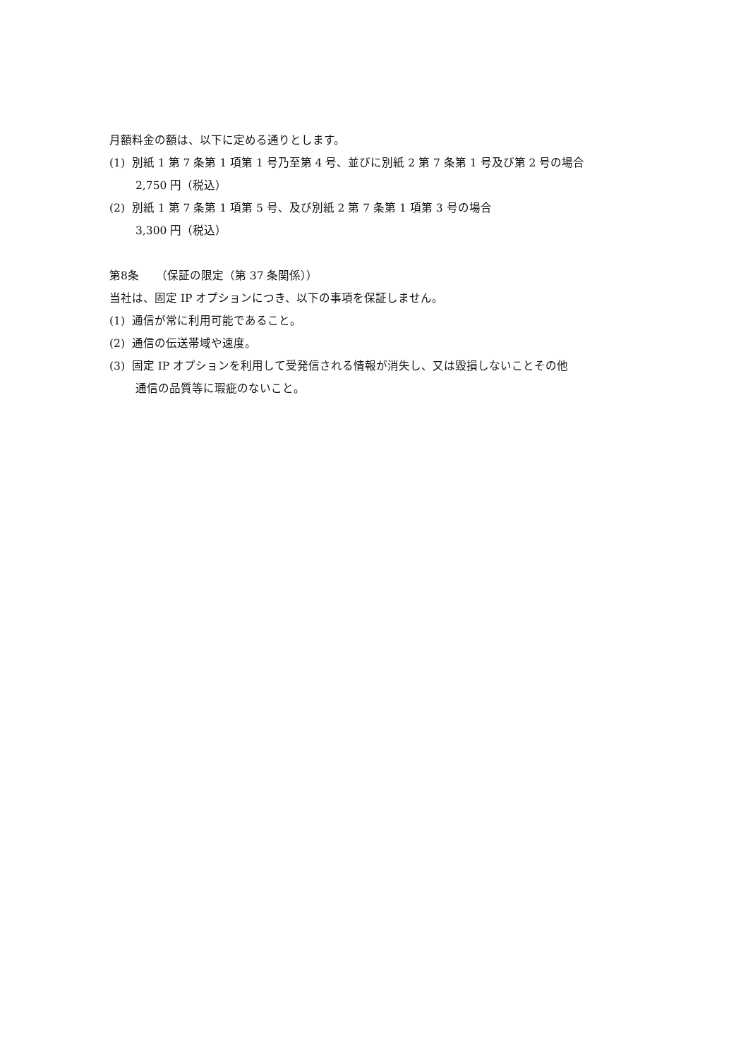月額料金の額は、以下に定める通りとします。
(1) 別紙 1 第 7 条第 1 項第 1 号乃至第 4 号、並びに別紙 2 第 7 条第 1 号及び第 2 号の場合
2,750 円（税込）
(2) 別紙 1 第 7 条第 1 項第 5 号、及び別紙 2 第 7 条第 1 項第 3 号の場合
3,300 円（税込）
第8条　　（保証の限定（第 37 条関係））
当社は、固定 IP オプションにつき、以下の事項を保証しません。
(1) 通信が常に利用可能であること。
(2) 通信の伝送帯域や速度。
(3) 固定 IP オプションを利用して受発信される情報が消失し、又は毀損しないことその他
通信の品質等に瑕疵のないこと。